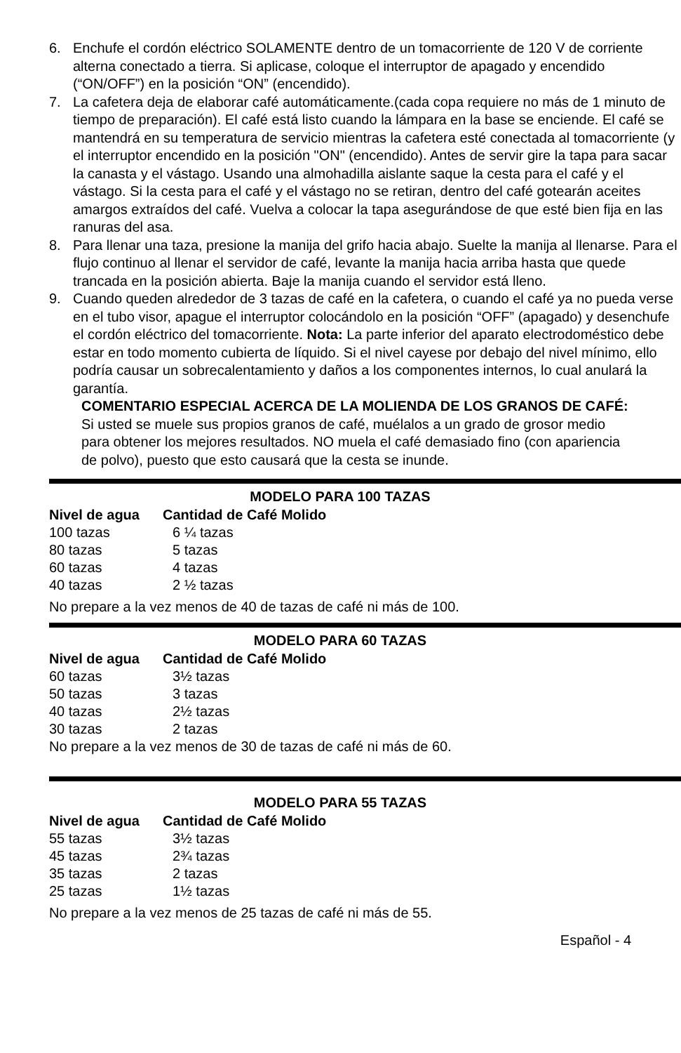6. Enchufe el cordón eléctrico SOLAMENTE dentro de un tomacorriente de 120 V de corriente alterna conectado a tierra. Si aplicase, coloque el interruptor de apagado y encendido (“ON/OFF”) en la posición “ON” (encendido).
7. La cafetera deja de elaborar café automáticamente.(cada copa requiere no más de 1 minuto de tiempo de preparación). El café está listo cuando la lámpara en la base se enciende. El café se mantendrá en su temperatura de servicio mientras la cafetera esté conectada al tomacorriente (y el interruptor encendido en la posición "ON" (encendido). Antes de servir gire la tapa para sacar la canasta y el vástago. Usando una almohadilla aislante saque la cesta para el café y el vástago. Si la cesta para el café y el vástago no se retiran, dentro del café gotearán aceites amargos extraídos del café. Vuelva a colocar la tapa asegurándose de que esté bien fija en las ranuras del asa.
8. Para llenar una taza, presione la manija del grifo hacia abajo. Suelte la manija al llenarse. Para el flujo continuo al llenar el servidor de café, levante la manija hacia arriba hasta que quede trancada en la posición abierta. Baje la manija cuando el servidor está lleno.
9. Cuando queden alrededor de 3 tazas de café en la cafetera, o cuando el café ya no pueda verse en el tubo visor, apague el interruptor colocándolo en la posición “OFF” (apagado) y desenchufe el cordón eléctrico del tomacorriente. Nota: La parte inferior del aparato electrodoméstico debe estar en todo momento cubierta de líquido. Si el nivel cayese por debajo del nivel mínimo, ello podría causar un sobrecalentamiento y daños a los componentes internos, lo cual anulará la garantía.
COMENTARIO ESPECIAL ACERCA DE LA MOLIENDA DE LOS GRANOS DE CAFÉ: Si usted se muele sus propios granos de café, muélalos a un grado de grosor medio para obtener los mejores resultados. NO muela el café demasiado fino (con apariencia de polvo), puesto que esto causará que la cesta se inunde.
MODELO PARA 100 TAZAS
| Nivel de agua | Cantidad de Café Molido |
| --- | --- |
| 100 tazas | 6 ¼ tazas |
| 80 tazas | 5 tazas |
| 60 tazas | 4 tazas |
| 40 tazas | 2 ½ tazas |
No prepare a la vez menos de 40 de tazas de café ni más de 100.
MODELO PARA 60 TAZAS
| Nivel de agua | Cantidad de Café Molido |
| --- | --- |
| 60 tazas | 3½ tazas |
| 50 tazas | 3 tazas |
| 40 tazas | 2½ tazas |
| 30 tazas | 2 tazas |
No prepare a la vez menos de 30 de tazas de café ni más de 60.
MODELO PARA 55 TAZAS
| Nivel de agua | Cantidad de Café Molido |
| --- | --- |
| 55 tazas | 3½ tazas |
| 45 tazas | 2¾ tazas |
| 35 tazas | 2 tazas |
| 25 tazas | 1½ tazas |
No prepare a la vez menos de 25 tazas de café ni más de 55.
Español - 4